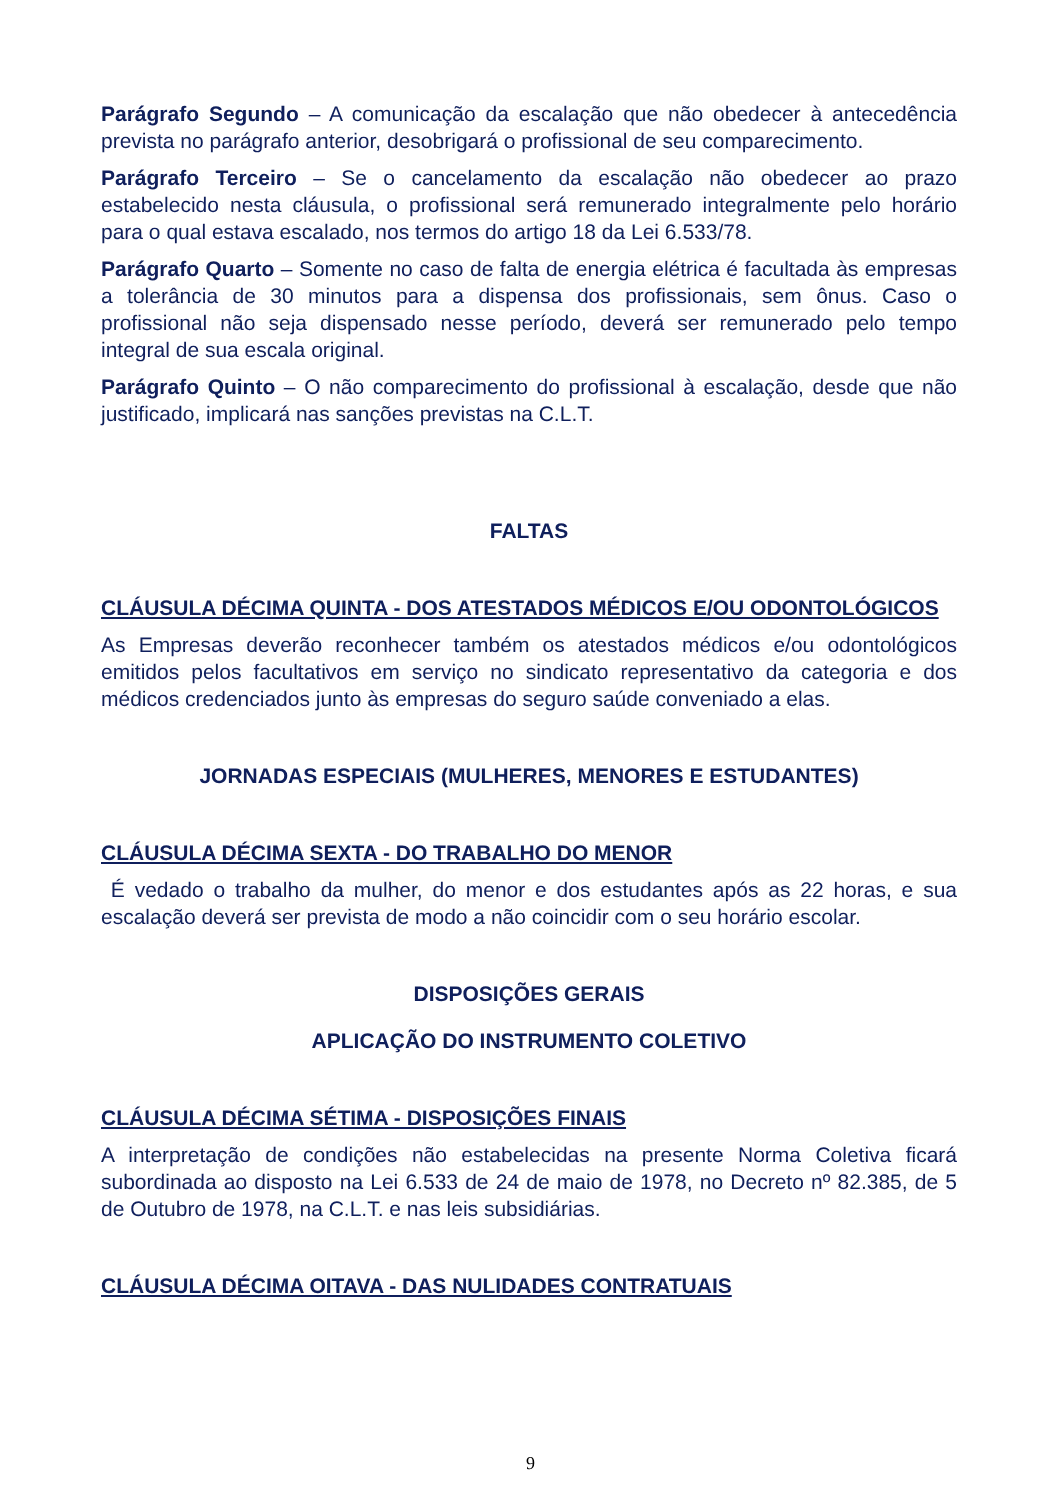Parágrafo Segundo – A comunicação da escalação que não obedecer à antecedência prevista no parágrafo anterior, desobrigará o profissional de seu comparecimento.
Parágrafo Terceiro – Se o cancelamento da escalação não obedecer ao prazo estabelecido nesta cláusula, o profissional será remunerado integralmente pelo horário para o qual estava escalado, nos termos do artigo 18 da Lei 6.533/78.
Parágrafo Quarto – Somente no caso de falta de energia elétrica é facultada às empresas a tolerância de 30 minutos para a dispensa dos profissionais, sem ônus. Caso o profissional não seja dispensado nesse período, deverá ser remunerado pelo tempo integral de sua escala original.
Parágrafo Quinto – O não comparecimento do profissional à escalação, desde que não justificado, implicará nas sanções previstas na C.L.T.
FALTAS
CLÁUSULA DÉCIMA QUINTA - DOS ATESTADOS MÉDICOS E/OU ODONTOLÓGICOS
As Empresas deverão reconhecer também os atestados médicos e/ou odontológicos emitidos pelos facultativos em serviço no sindicato representativo da categoria e dos médicos credenciados junto às empresas do seguro saúde conveniado a elas.
JORNADAS ESPECIAIS (MULHERES, MENORES E ESTUDANTES)
CLÁUSULA DÉCIMA SEXTA - DO TRABALHO DO MENOR
É vedado o trabalho da mulher, do menor e dos estudantes após as 22 horas, e sua escalação deverá ser prevista de modo a não coincidir com o seu horário escolar.
DISPOSIÇÕES GERAIS
APLICAÇÃO DO INSTRUMENTO COLETIVO
CLÁUSULA DÉCIMA SÉTIMA - DISPOSIÇÕES FINAIS
A interpretação de condições não estabelecidas na presente Norma Coletiva ficará subordinada ao disposto na Lei 6.533 de 24 de maio de 1978, no Decreto nº 82.385, de 5 de Outubro de 1978, na C.L.T. e nas leis subsidiárias.
CLÁUSULA DÉCIMA OITAVA - DAS NULIDADES CONTRATUAIS
9